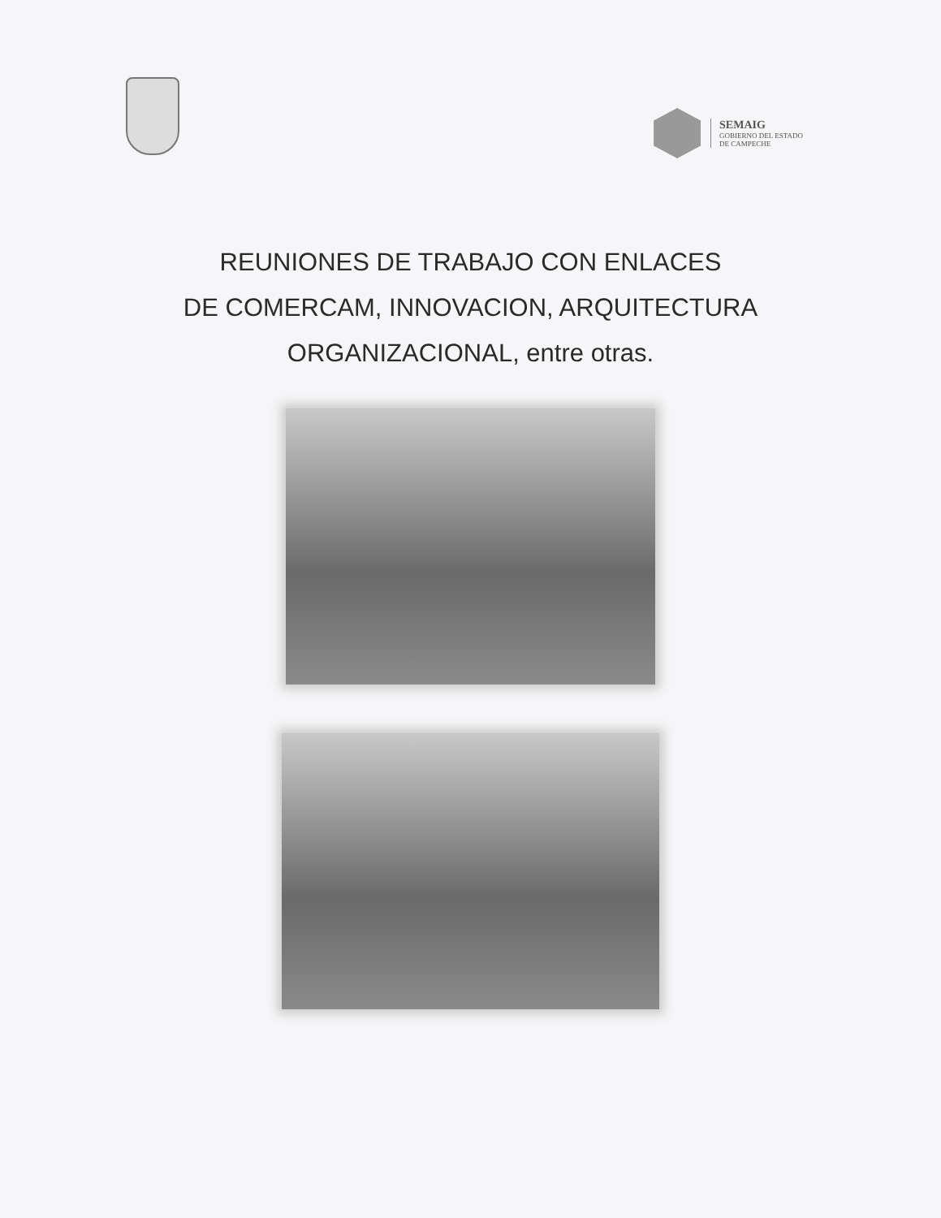SEMAIG
GOBIERNO DEL ESTADO
DE CAMPECHE
REUNIONES DE TRABAJO CON ENLACES
DE COMERCAM, INNOVACION, ARQUITECTURA
ORGANIZACIONAL, entre otras.